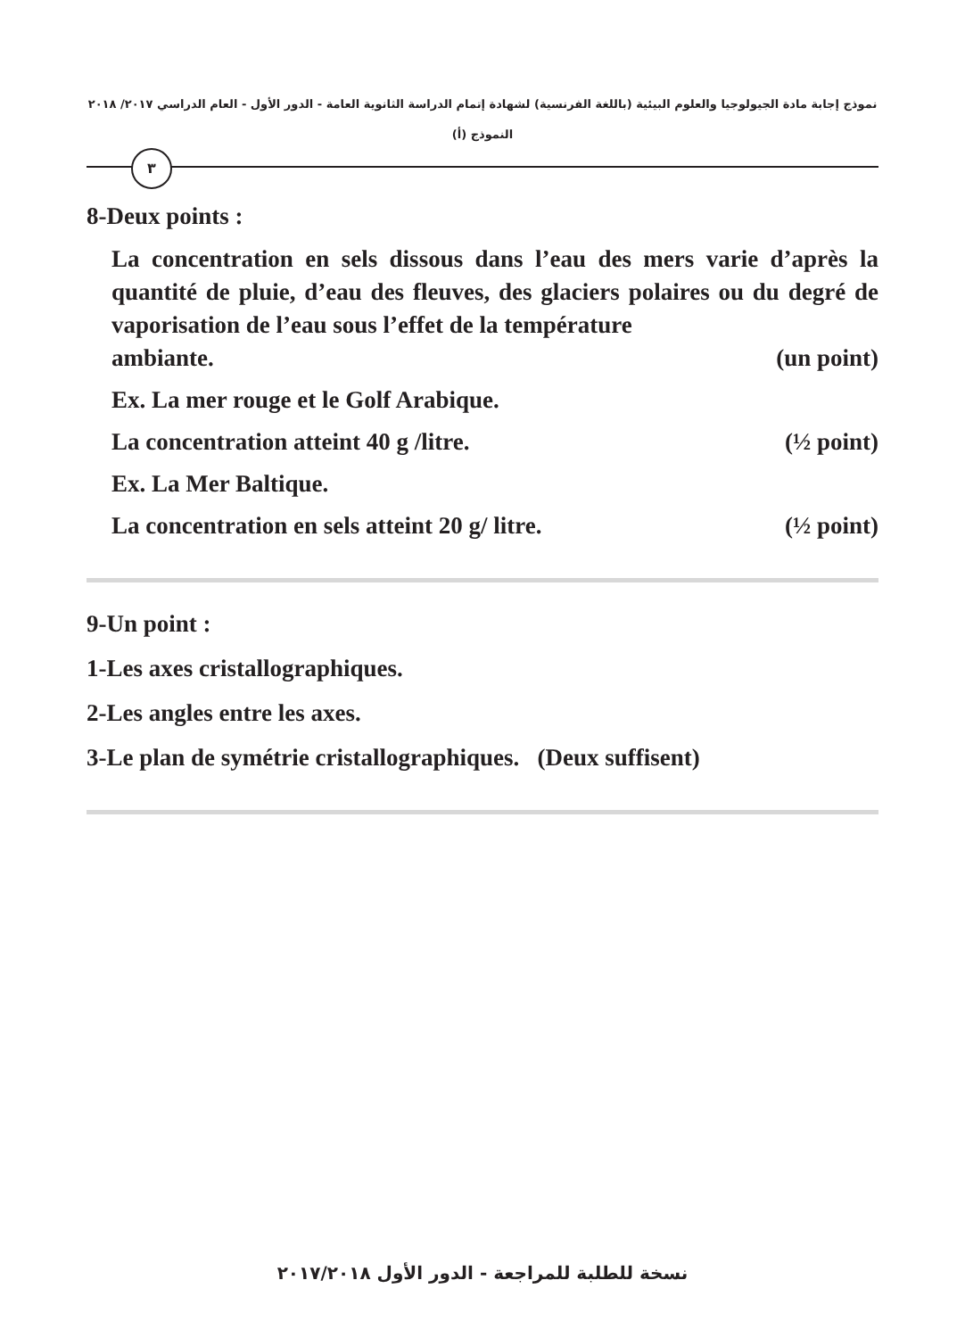نموذج إجابة مادة الجيولوجيا والعلوم البيئية (باللغة الفرنسية) لشهادة إتمام الدراسة الثانوية العامة - الدور الأول - العام الدراسي ٢٠١٧/ ٢٠١٨
النموذج (أ)
٣
8-Deux points :
La concentration en sels dissous dans l’eau des mers varie d’après la quantité de pluie, d’eau des fleuves, des glaciers polaires ou du degré de vaporisation de l’eau sous l’effet de la température
ambiante. (un point)
Ex. La mer rouge et le Golf Arabique.
La concentration atteint 40 g /litre. (½ point)
Ex. La Mer Baltique.
La concentration en sels atteint 20 g/ litre. (½ point)
9-Un point :
1-Les axes cristallographiques.
2-Les angles entre les axes.
3-Le plan de symétrie cristallographiques. (Deux suffisent)
نسخة للطلبة للمراجعة - الدور الأول ٢٠١٧/٢٠١٨